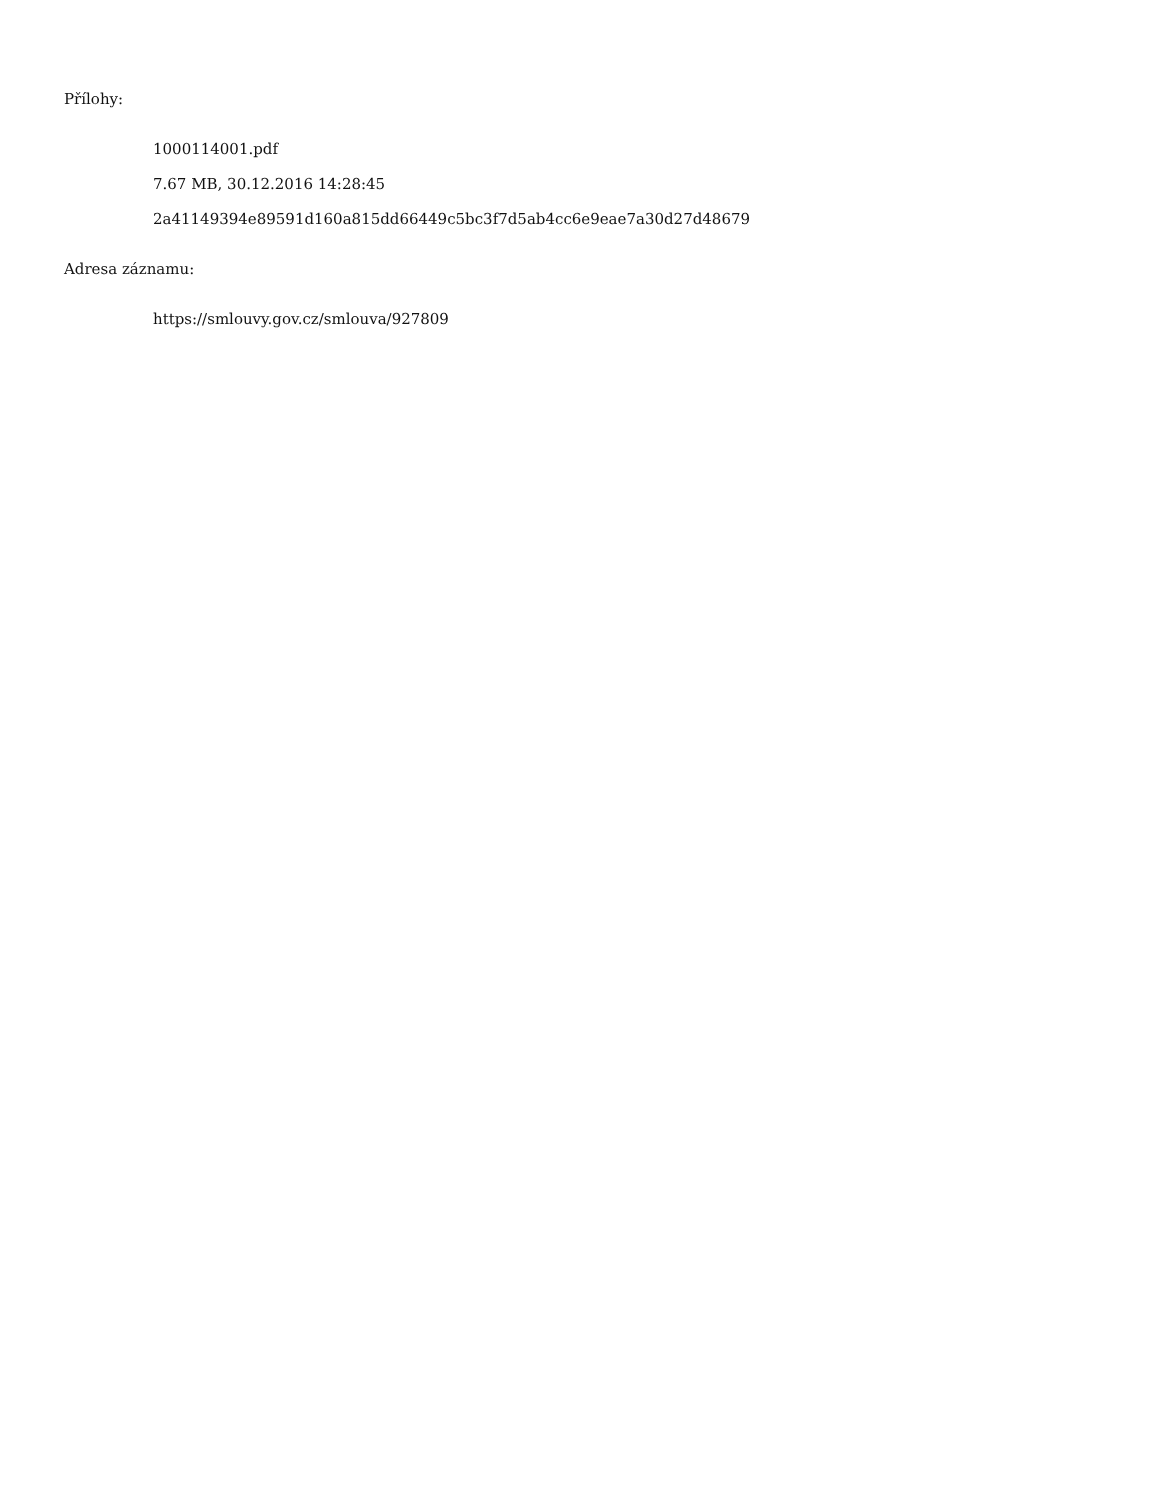Přílohy:
1000114001.pdf
7.67 MB, 30.12.2016 14:28:45
2a41149394e89591d160a815dd66449c5bc3f7d5ab4cc6e9eae7a30d27d48679
Adresa záznamu:
https://smlouvy.gov.cz/smlouva/927809